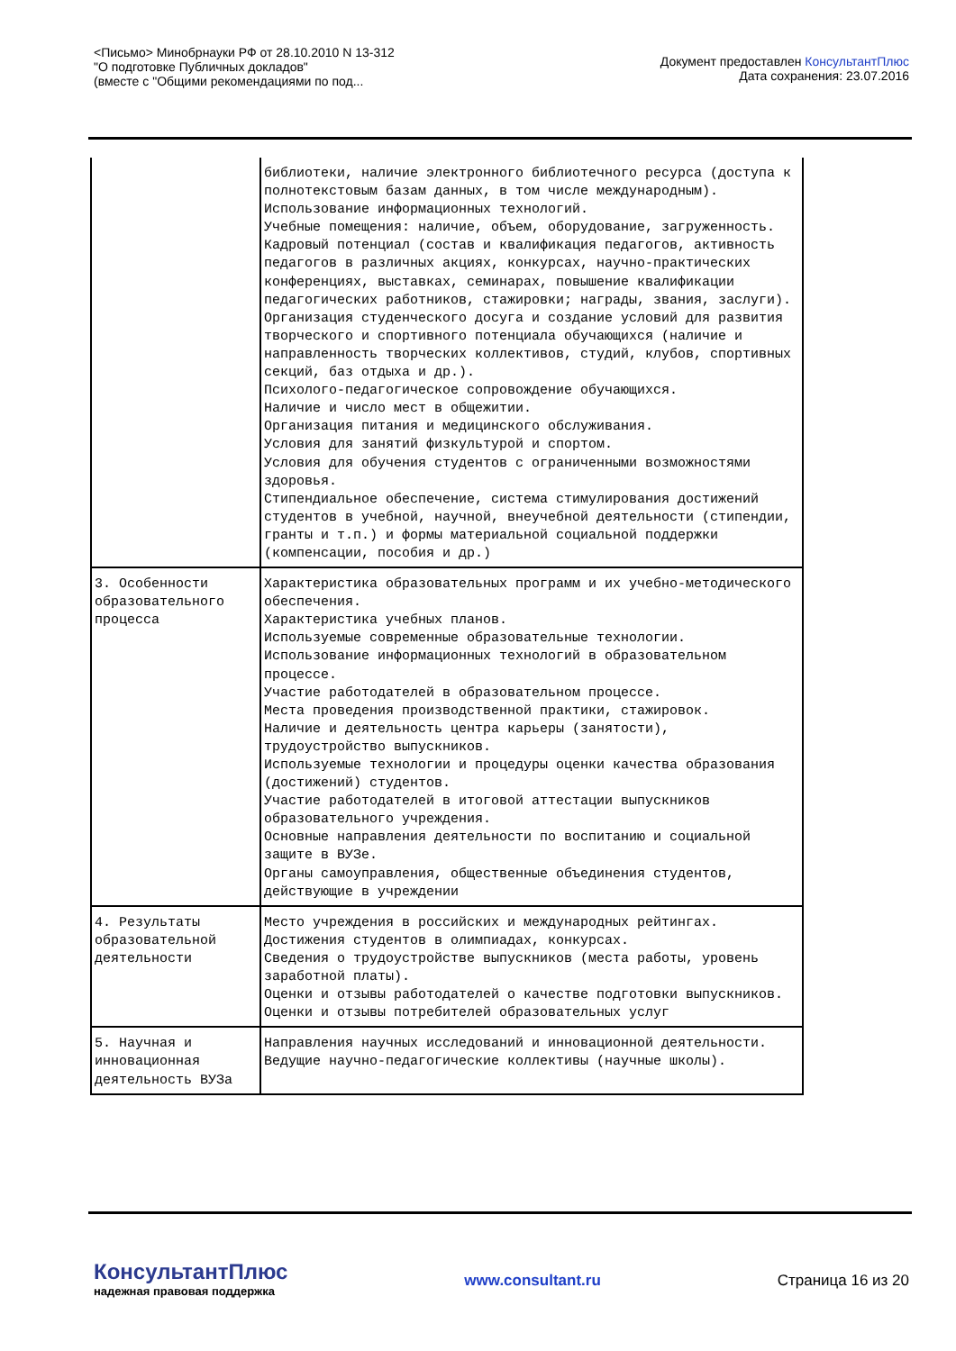<Письмо> Минобрнауки РФ от 28.10.2010 N 13-312
"О подготовке Публичных докладов"
(вместе с "Общими рекомендациями по под...
Документ предоставлен КонсультантПлюс
Дата сохранения: 23.07.2016
| | библиотеки, наличие электронного библиотечного ресурса (доступа к полнотекстовым базам данных, в том числе международным). Использование информационных технологий. Учебные помещения: наличие, объем, оборудование, загруженность. Кадровый потенциал (состав и квалификация педагогов, активность педагогов в различных акциях, конкурсах, научно-практических конференциях, выставках, семинарах, повышение квалификации педагогических работников, стажировки; награды, звания, заслуги). Организация студенческого досуга и создание условий для развития творческого и спортивного потенциала обучающихся (наличие и направленность творческих коллективов, студий, клубов, спортивных секций, баз отдыха и др.). Психолого-педагогическое сопровождение обучающихся. Наличие и число мест в общежитии. Организация питания и медицинского обслуживания. Условия для занятий физкультурой и спортом. Условия для обучения студентов с ограниченными возможностями здоровья. Стипендиальное обеспечение, система стимулирования достижений студентов в учебной, научной, внеучебной деятельности (стипендии, гранты и т.п.) и формы материальной социальной поддержки (компенсации, пособия и др.) |
| 3. Особенности образовательного процесса | Характеристика образовательных программ и их учебно-методического обеспечения. Характеристика учебных планов. Используемые современные образовательные технологии. Использование информационных технологий в образовательном процессе. Участие работодателей в образовательном процессе. Места проведения производственной практики, стажировок. Наличие и деятельность центра карьеры (занятости), трудоустройство выпускников. Используемые технологии и процедуры оценки качества образования (достижений) студентов. Участие работодателей в итоговой аттестации выпускников образовательного учреждения. Основные направления деятельности по воспитанию и социальной защите в ВУЗе. Органы самоуправления, общественные объединения студентов, действующие в учреждении |
| 4. Результаты образовательной деятельности | Место учреждения в российских и международных рейтингах. Достижения студентов в олимпиадах, конкурсах. Сведения о трудоустройстве выпускников (места работы, уровень заработной платы). Оценки и отзывы работодателей о качестве подготовки выпускников. Оценки и отзывы потребителей образовательных услуг |
| 5. Научная и инновационная деятельность ВУЗа | Направления научных исследований и инновационной деятельности. Ведущие научно-педагогические коллективы (научные школы). |
КонсультантПлюс
надежная правовая поддержка
www.consultant.ru Страница 16 из 20